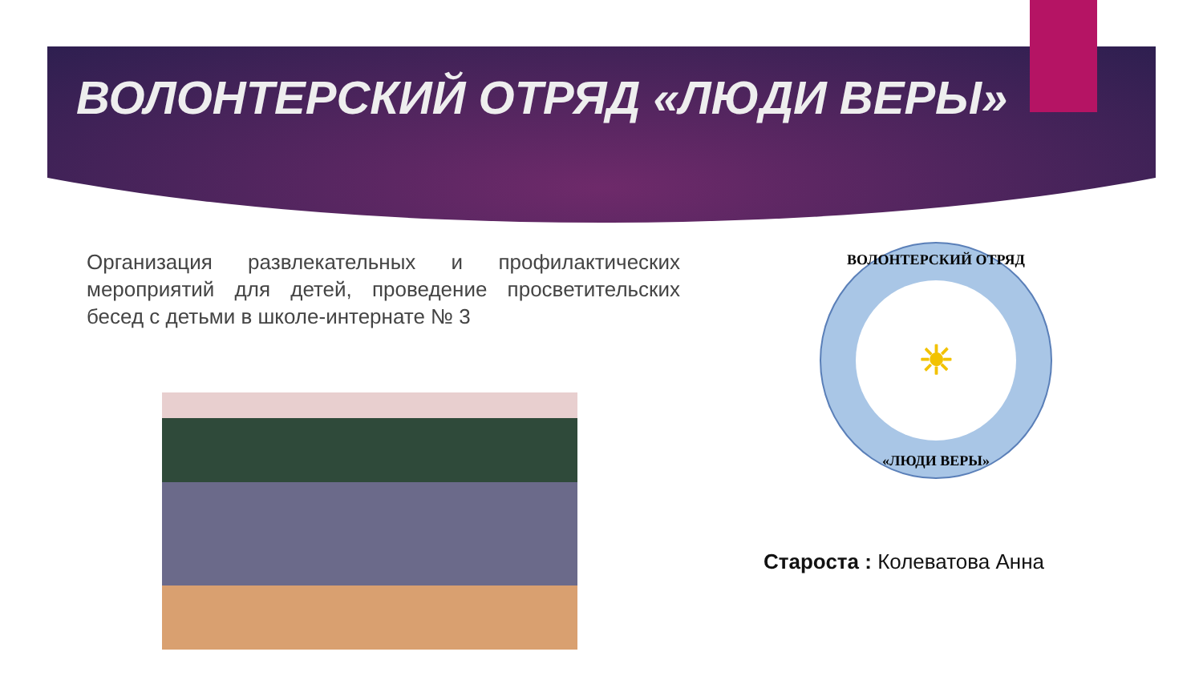ВОЛОНТЕРСКИЙ ОТРЯД «ЛЮДИ ВЕРЫ»
Организация развлекательных и профилактических мероприятий для детей, проведение просветительских бесед с детьми в школе-интернате № 3
ВОЛОНТЕРСКИЙ ОТРЯД
☀
«ЛЮДИ ВЕРЫ»
Староста : Колеватова Анна